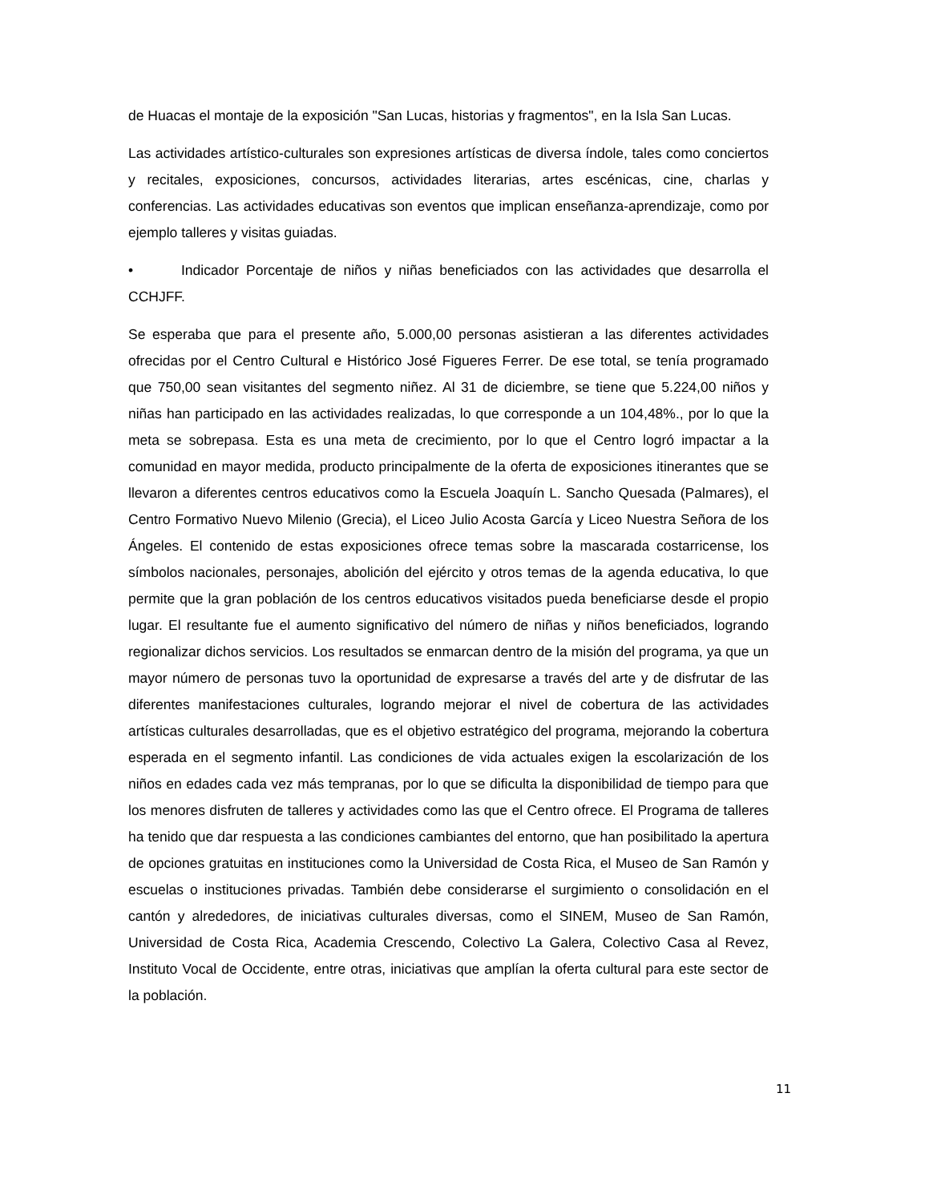de Huacas el montaje de la exposición "San Lucas, historias y fragmentos", en la Isla San Lucas.
Las actividades artístico-culturales son expresiones artísticas de diversa índole, tales como conciertos y recitales, exposiciones, concursos, actividades literarias, artes escénicas, cine, charlas y conferencias. Las actividades educativas son eventos que implican enseñanza-aprendizaje, como por ejemplo talleres y visitas guiadas.
• Indicador Porcentaje de niños y niñas beneficiados con las actividades que desarrolla el CCHJFF.
Se esperaba que para el presente año, 5.000,00 personas asistieran a las diferentes actividades ofrecidas por el Centro Cultural e Histórico José Figueres Ferrer. De ese total, se tenía programado que 750,00 sean visitantes del segmento niñez. Al 31 de diciembre, se tiene que 5.224,00 niños y niñas han participado en las actividades realizadas, lo que corresponde a un 104,48%., por lo que la meta se sobrepasa. Esta es una meta de crecimiento, por lo que el Centro logró impactar a la comunidad en mayor medida, producto principalmente de la oferta de exposiciones itinerantes que se llevaron a diferentes centros educativos como la Escuela Joaquín L. Sancho Quesada (Palmares), el Centro Formativo Nuevo Milenio (Grecia), el Liceo Julio Acosta García y Liceo Nuestra Señora de los Ángeles. El contenido de estas exposiciones ofrece temas sobre la mascarada costarricense, los símbolos nacionales, personajes, abolición del ejército y otros temas de la agenda educativa, lo que permite que la gran población de los centros educativos visitados pueda beneficiarse desde el propio lugar. El resultante fue el aumento significativo del número de niñas y niños beneficiados, logrando regionalizar dichos servicios. Los resultados se enmarcan dentro de la misión del programa, ya que un mayor número de personas tuvo la oportunidad de expresarse a través del arte y de disfrutar de las diferentes manifestaciones culturales, logrando mejorar el nivel de cobertura de las actividades artísticas culturales desarrolladas, que es el objetivo estratégico del programa, mejorando la cobertura esperada en el segmento infantil. Las condiciones de vida actuales exigen la escolarización de los niños en edades cada vez más tempranas, por lo que se dificulta la disponibilidad de tiempo para que los menores disfruten de talleres y actividades como las que el Centro ofrece. El Programa de talleres ha tenido que dar respuesta a las condiciones cambiantes del entorno, que han posibilitado la apertura de opciones gratuitas en instituciones como la Universidad de Costa Rica, el Museo de San Ramón y escuelas o instituciones privadas. También debe considerarse el surgimiento o consolidación en el cantón y alrededores, de iniciativas culturales diversas, como el SINEM, Museo de San Ramón, Universidad de Costa Rica, Academia Crescendo, Colectivo La Galera, Colectivo Casa al Revez, Instituto Vocal de Occidente, entre otras, iniciativas que amplían la oferta cultural para este sector de la población.
11